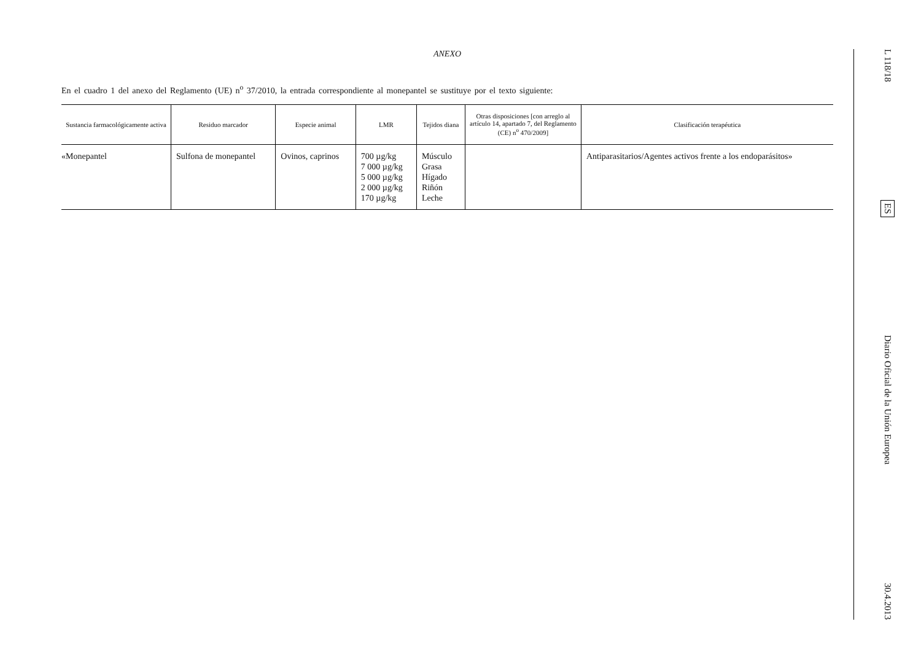ANEXO
En el cuadro 1 del anexo del Reglamento (UE) n<sup>o</sup> 37/2010, la entrada correspondiente al monepantel se sustituye por el texto siguiente:
| Sustancia farmacológicamente activa | Residuo marcador | Especie animal | LMR | Tejidos diana | Otras disposiciones [con arreglo al artículo 14, apartado 7, del Reglamento (CE) n<sup>o</sup> 470/2009] | Clasificación terapéutica |
| --- | --- | --- | --- | --- | --- | --- |
| «Monepantel | Sulfona de monepantel | Ovinos, caprinos | 700 µg/kg 7 000 µg/kg 5 000 µg/kg 2 000 µg/kg 170 µg/kg | Músculo Grasa Hígado Riñón Leche | | Antiparasitarios/Agentes activos frente a los endoparásitos» |
L 118/18
ES
Diario Oficial de la Unión Europea
30.4.2013